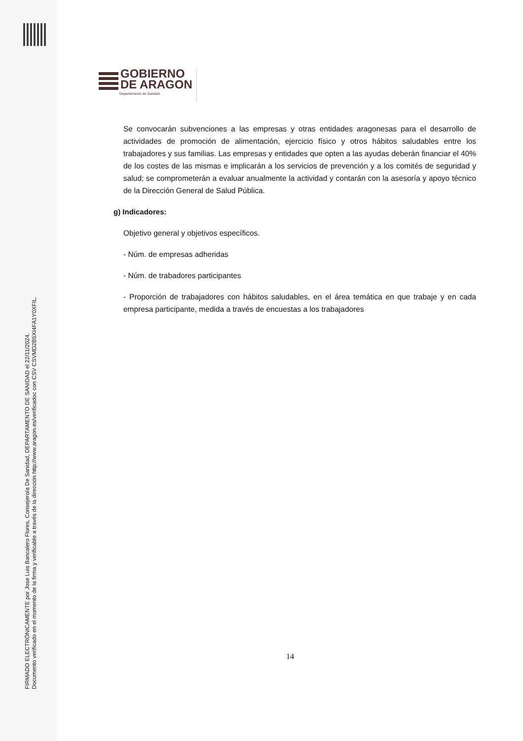FIRMADO ELECTRÓNICAMENTE por Jose Luis Bancalero Flores, Consejero/a De Sanidad, DEPARTAMENTO DE SANIDAD el 22/11/2024.
Documento verificado en el momento de la firma y verificable a través de la dirección http://www.aragon.es/verificadoc con CSV CSVMD2B5XI4FA1Y0XFIL.
GOBIERNO
DE ARAGON
Departamento de Sanidad
Se convocarán subvenciones a las empresas y otras entidades aragonesas para el desarrollo de actividades de promoción de alimentación, ejercicio físico y otros hábitos saludables entre los trabajadores y sus familias. Las empresas y entidades que opten a las ayudas deberán financiar el 40% de los costes de las mismas e implicarán a los servicios de prevención y a los comités de seguridad y salud; se comprometerán a evaluar anualmente la actividad y contarán con la asesoría y apoyo técnico de la Dirección General de Salud Pública.
g) Indicadores:
Objetivo general y objetivos específicos.
- Núm. de empresas adheridas
- Núm. de trabadores participantes
- Proporción de trabajadores con hábitos saludables, en el área temática en que trabaje y en cada empresa participante, medida a través de encuestas a los trabajadores
14